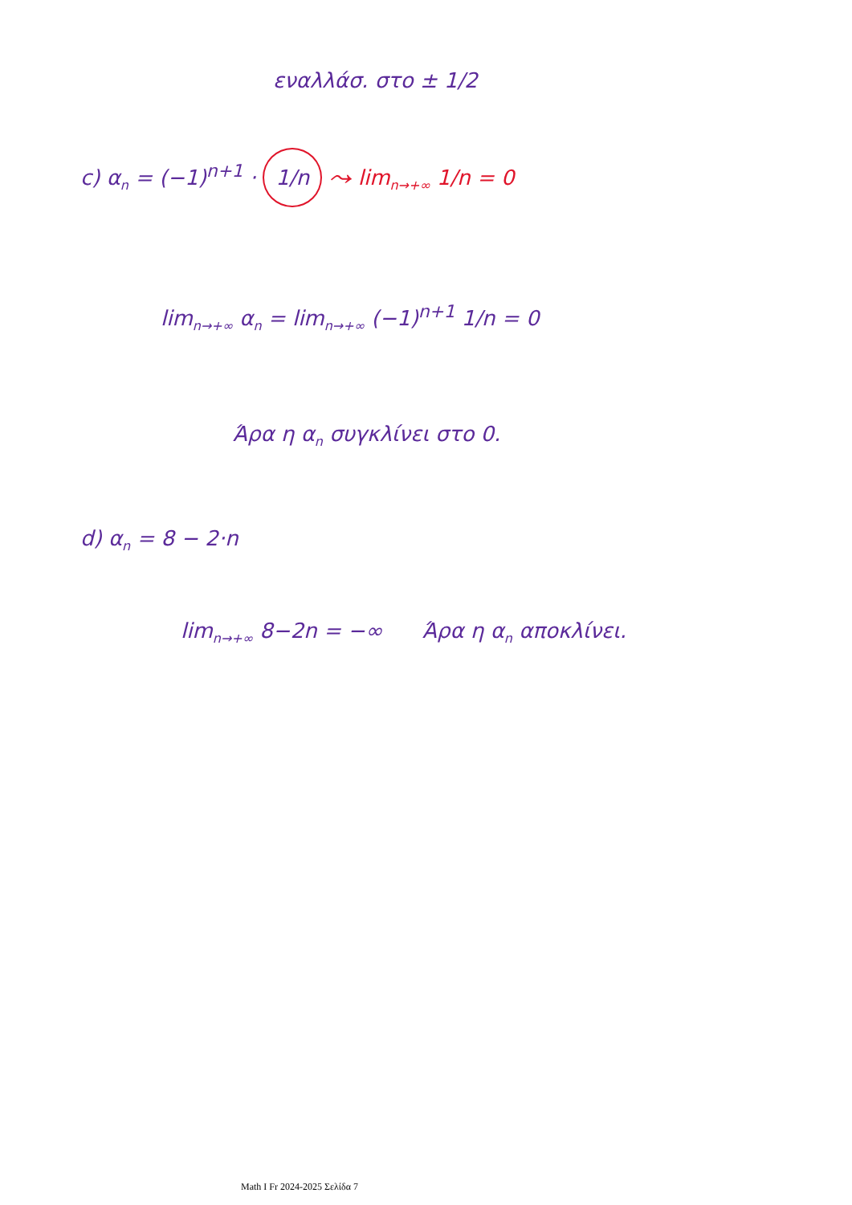εναλλάσ. στο ± 1/2
c) α<sub>n</sub> = (−1)<sup>n+1</sup> · 1/n ⤳ lim<sub>n→+∞</sub> 1/n = 0
lim<sub>n→+∞</sub> α<sub>n</sub> = lim<sub>n→+∞</sub> (−1)<sup>n+1</sup> 1/n = 0
Άρα η α<sub>n</sub> συγκλίνει στο 0.
d) α<sub>n</sub> = 8 − 2·n
lim<sub>n→+∞</sub> 8−2n = −∞ Άρα η α<sub>n</sub> αποκλίνει.
Math I Fr 2024-2025 Σελίδα 7